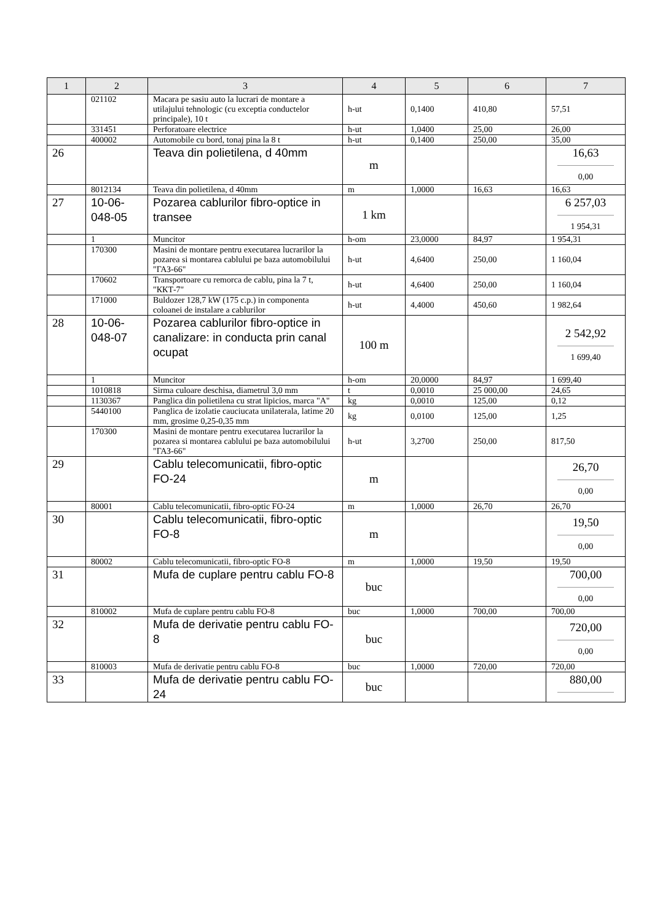| 1 | 2 | 3 | 4 | 5 | 6 | 7 |
| --- | --- | --- | --- | --- | --- | --- |
| | 021102 | Macara pe sasiu auto la lucrari de montare a utilajului tehnologic (cu exceptia conductelor principale), 10 t | h-ut | 0,1400 | 410,80 | 57,51 |
| | 331451 | Perforatoare electrice | h-ut | 1,0400 | 25,00 | 26,00 |
| | 400002 | Automobile cu bord, tonaj pina la 8 t | h-ut | 0,1400 | 250,00 | 35,00 |
| 26 | | Teava din polietilena, d 40mm | m | | | 16,63 0,00 |
| | 8012134 | Teava din polietilena, d 40mm | m | 1,0000 | 16,63 | 16,63 |
| 27 | 10-06-048-05 | Pozarea cablurilor fibro-optice in transee | 1 km | | | 6 257,03 1 954,31 |
| | 1 | Muncitor | h-om | 23,0000 | 84,97 | 1 954,31 |
| | 170300 | Masini de montare pentru executarea lucrarilor la pozarea si montarea cablului pe baza automobilului "ГАЗ-66" | h-ut | 4,6400 | 250,00 | 1 160,04 |
| | 170602 | Transportoare cu remorca de cablu, pina la 7 t, "ККТ-7" | h-ut | 4,6400 | 250,00 | 1 160,04 |
| | 171000 | Buldozer 128,7 kW (175 c.p.) in componenta coloanei de instalare a cablurilor | h-ut | 4,4000 | 450,60 | 1 982,64 |
| 28 | 10-06-048-07 | Pozarea cablurilor fibro-optice in canalizare: in conducta prin canal ocupat | 100 m | | | 2 542,92 1 699,40 |
| | 1 | Muncitor | h-om | 20,0000 | 84,97 | 1 699,40 |
| | 1010818 | Sirma culoare deschisa, diametrul 3,0 mm | t | 0,0010 | 25 000,00 | 24,65 |
| | 1130367 | Panglica din polietilena cu strat lipicios, marca "A" | kg | 0,0010 | 125,00 | 0,12 |
| | 5440100 | Panglica de izolatie cauciucata unilaterala, latime 20 mm, grosime 0,25-0,35 mm | kg | 0,0100 | 125,00 | 1,25 |
| | 170300 | Masini de montare pentru executarea lucrarilor la pozarea si montarea cablului pe baza automobilului "ГАЗ-66" | h-ut | 3,2700 | 250,00 | 817,50 |
| 29 | | Cablu telecomunicatii, fibro-optic FO-24 | m | | | 26,70 0,00 |
| | 80001 | Cablu telecomunicatii, fibro-optic FO-24 | m | 1,0000 | 26,70 | 26,70 |
| 30 | | Cablu telecomunicatii, fibro-optic FO-8 | m | | | 19,50 0,00 |
| | 80002 | Cablu telecomunicatii, fibro-optic FO-8 | m | 1,0000 | 19,50 | 19,50 |
| 31 | | Mufa de cuplare pentru cablu FO-8 | buc | | | 700,00 0,00 |
| | 810002 | Mufa de cuplare pentru cablu FO-8 | buc | 1,0000 | 700,00 | 700,00 |
| 32 | | Mufa de derivatie pentru cablu FO-8 | buc | | | 720,00 0,00 |
| | 810003 | Mufa de derivatie pentru cablu FO-8 | buc | 1,0000 | 720,00 | 720,00 |
| 33 | | Mufa de derivatie pentru cablu FO-24 | buc | | | 880,00 |